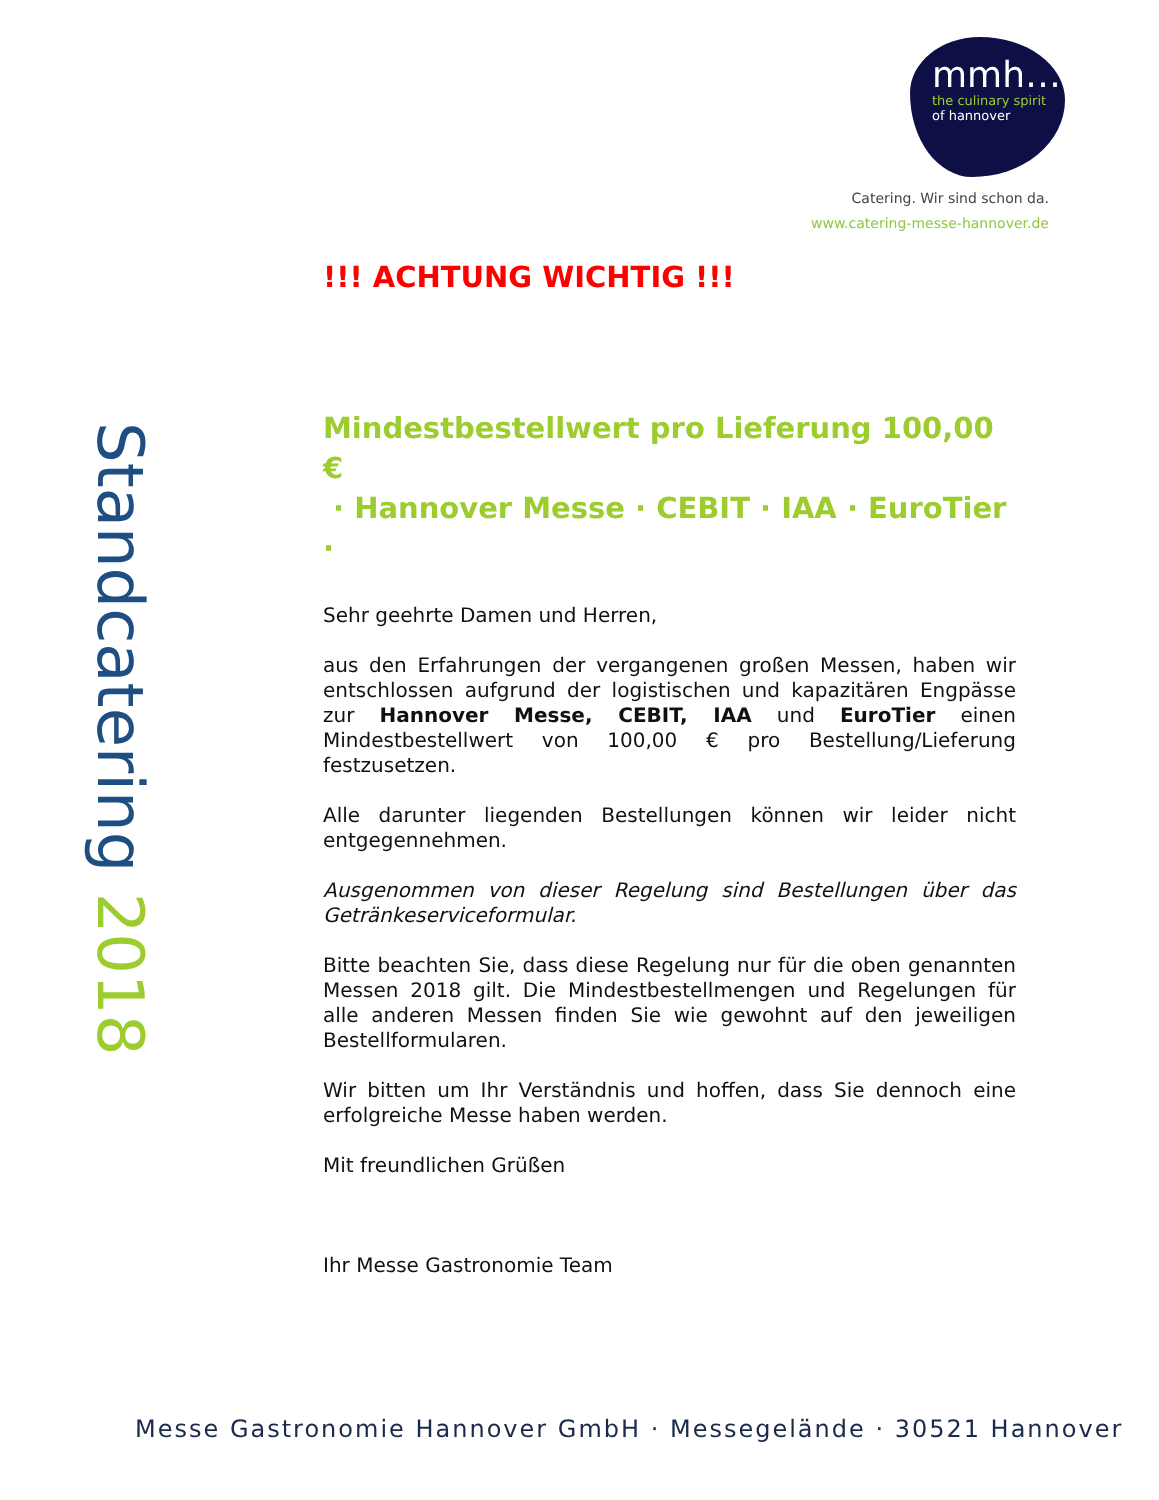mmh…
the culinary spirit
of hannover
Catering. Wir sind schon da.
www.catering-messe-hannover.de
Standcatering 2018
!!! ACHTUNG WICHTIG !!!
Mindestbestellwert pro Lieferung 100,00 €
· Hannover Messe · CEBIT · IAA · EuroTier ·
Sehr geehrte Damen und Herren,
aus den Erfahrungen der vergangenen großen Messen, haben wir entschlossen aufgrund der logistischen und kapazitären Engpässe zur Hannover Messe, CEBIT, IAA und EuroTier einen Mindestbestellwert von 100,00 € pro Bestellung/Lieferung festzusetzen.
Alle darunter liegenden Bestellungen können wir leider nicht entgegennehmen.
Ausgenommen von dieser Regelung sind Bestellungen über das Getränkeserviceformular.
Bitte beachten Sie, dass diese Regelung nur für die oben genannten Messen 2018 gilt. Die Mindestbestellmengen und Regelungen für alle anderen Messen finden Sie wie gewohnt auf den jeweiligen Bestellformularen.
Wir bitten um Ihr Verständnis und hoffen, dass Sie dennoch eine erfolgreiche Messe haben werden.
Mit freundlichen Grüßen
Ihr Messe Gastronomie Team
Messe Gastronomie Hannover GmbH · Messegelände · 30521 Hannover